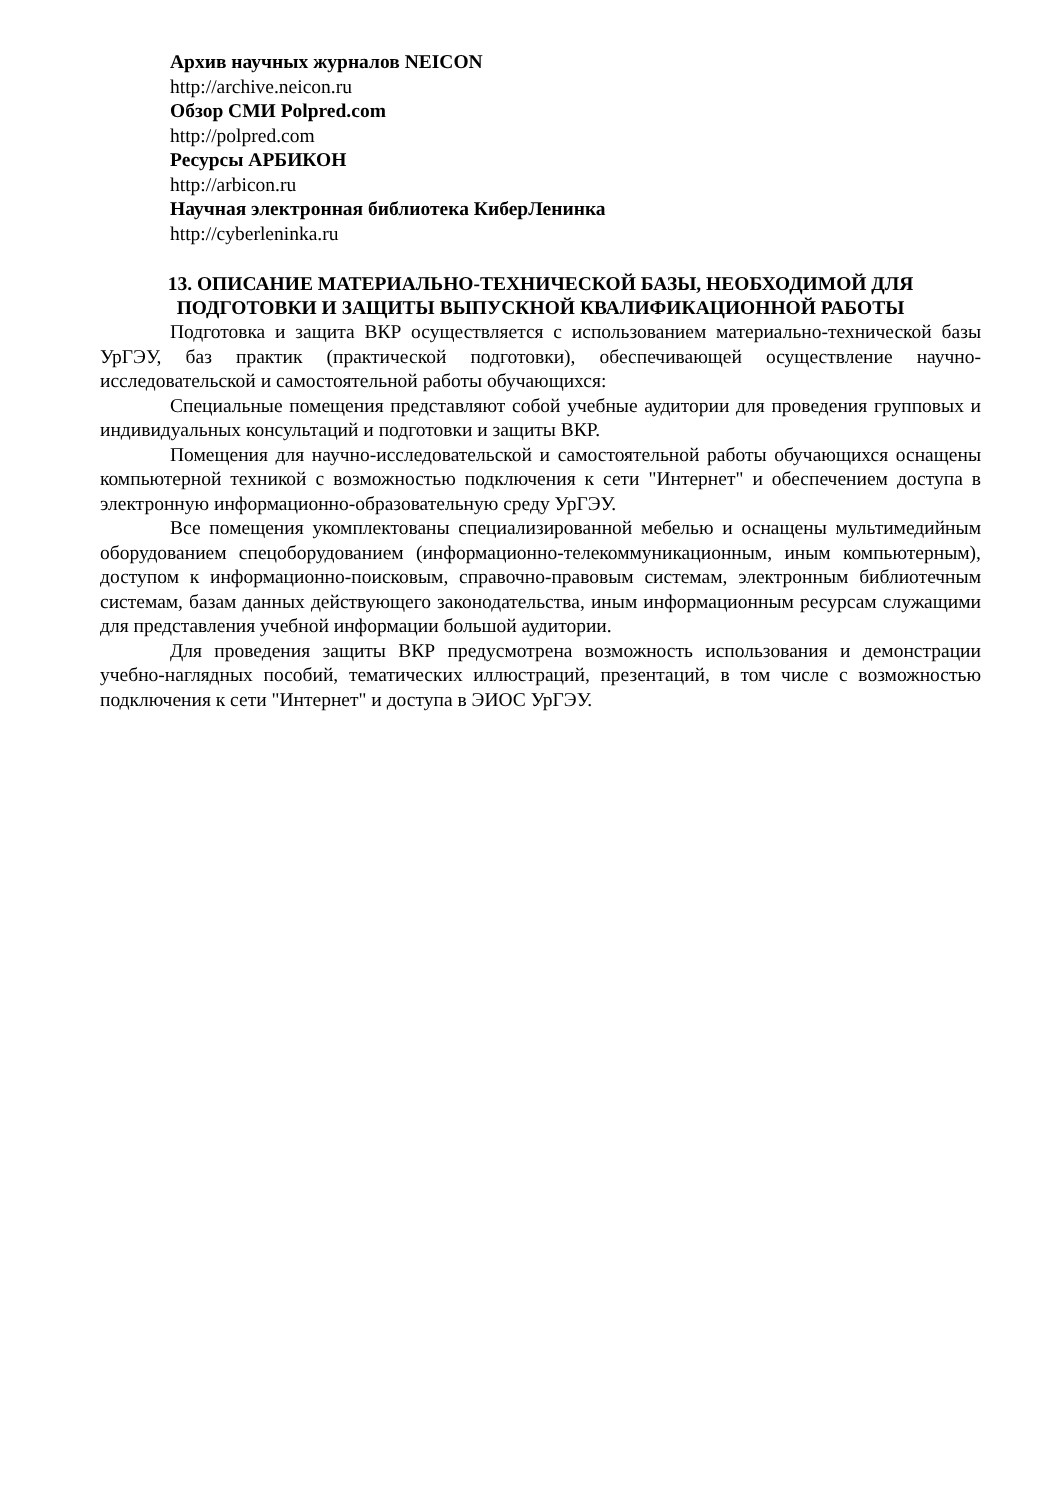Архив научных журналов NEICON
http://archive.neicon.ru
Обзор СМИ Polpred.com
http://polpred.com
Ресурсы АРБИКОН
http://arbicon.ru
Научная электронная библиотека КиберЛенинка
http://cyberleninka.ru
13. ОПИСАНИЕ МАТЕРИАЛЬНО-ТЕХНИЧЕСКОЙ БАЗЫ, НЕОБХОДИМОЙ ДЛЯ ПОДГОТОВКИ И ЗАЩИТЫ ВЫПУСКНОЙ КВАЛИФИКАЦИОННОЙ РАБОТЫ
Подготовка и защита ВКР осуществляется с использованием материально-технической базы УрГЭУ, баз практик (практической подготовки), обеспечивающей осуществление научно-исследовательской и самостоятельной работы обучающихся:
Специальные помещения представляют собой учебные аудитории для проведения групповых и индивидуальных консультаций и подготовки и защиты ВКР.
Помещения для научно-исследовательской и самостоятельной работы обучающихся оснащены компьютерной техникой с возможностью подключения к сети "Интернет" и обеспечением доступа в электронную информационно-образовательную среду УрГЭУ.
Все помещения укомплектованы специализированной мебелью и оснащены мультимедийным оборудованием спецоборудованием (информационно-телекоммуникационным, иным компьютерным), доступом к информационно-поисковым, справочно-правовым системам, электронным библиотечным системам, базам данных действующего законодательства, иным информационным ресурсам служащими для представления учебной информации большой аудитории.
Для проведения защиты ВКР предусмотрена возможность использования и демонстрации учебно-наглядных пособий, тематических иллюстраций, презентаций, в том числе с возможностью подключения к сети "Интернет" и доступа в ЭИОС УрГЭУ.